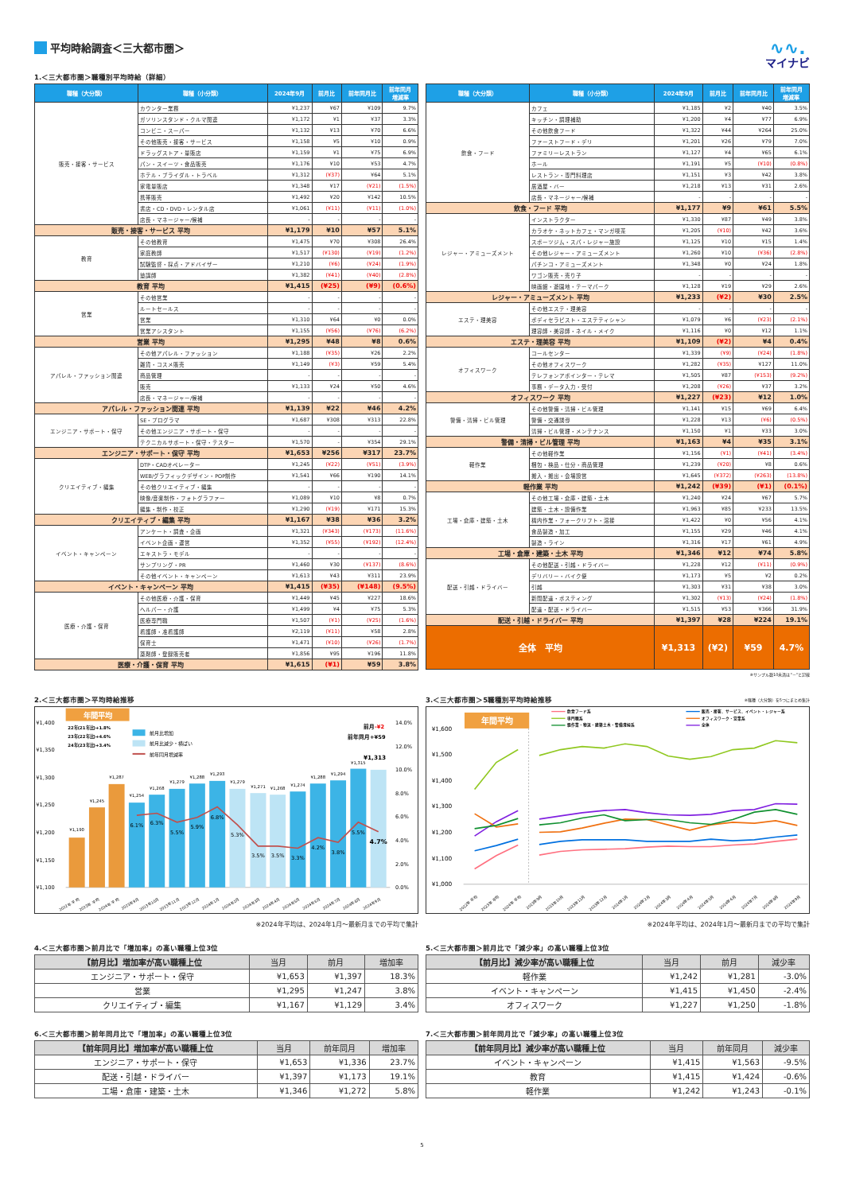平均時給調査＜三大都市圏＞
∿∿.
マイナビ
1.＜三大都市圏＞職種別平均時給（詳細）
| 職種（大分類） | 職種（小分類） | 2024年9月 | 前月比 | 前年同月比 | 前年同月 増減率 |
| --- | --- | --- | --- | --- | --- |
| 販売・接客・サービス | カウンター業務 | ¥1,237 | ¥67 | ¥109 | 9.7% |
| | ガソリンスタンド・クルマ関連 | ¥1,172 | ¥1 | ¥37 | 3.3% |
| | コンビニ・スーパー | ¥1,132 | ¥13 | ¥70 | 6.6% |
| | その他販売・接客・サービス | ¥1,158 | ¥5 | ¥10 | 0.9% |
| | ドラッグストア・量販店 | ¥1,159 | ¥1 | ¥75 | 6.9% |
| | パン・スイーツ・食品販売 | ¥1,176 | ¥10 | ¥53 | 4.7% |
| | ホテル・ブライダル・トラベル | ¥1,312 | (¥37) | ¥64 | 5.1% |
| | 家電量販店 | ¥1,348 | ¥17 | (¥21) | (1.5%) |
| | 携帯販売 | ¥1,492 | ¥20 | ¥142 | 10.5% |
| | 書店・CD・DVD・レンタル店 | ¥1,061 | (¥11) | (¥11) | (1.0%) |
| | 店長・マネージャー/候補 | - | - | - | - |
| 販売・接客・サービス 平均 | | ¥1,179 | ¥10 | ¥57 | 5.1% |
| 教育 | その他教育 | ¥1,475 | ¥70 | ¥308 | 26.4% |
| | 家庭教師 | ¥1,517 | (¥130) | (¥19) | (1.2%) |
| | 試験監督・採点・アドバイザー | ¥1,210 | (¥6) | (¥24) | (1.9%) |
| | 塾講師 | ¥1,382 | (¥41) | (¥40) | (2.8%) |
| 教育 平均 | | ¥1,415 | (¥25) | (¥9) | (0.6%) |
| 営業 | その他営業 | - | - | - | - |
| | ルートセールス | - | - | - | - |
| | 営業 | ¥1,310 | ¥64 | ¥0 | 0.0% |
| | 営業アシスタント | ¥1,155 | (¥56) | (¥76) | (6.2%) |
| 営業 平均 | | ¥1,295 | ¥48 | ¥8 | 0.6% |
| アパレル・ファッション関連 | その他アパレル・ファッション | ¥1,188 | (¥35) | ¥26 | 2.2% |
| | 雑貨・コスメ販売 | ¥1,149 | (¥3) | ¥59 | 5.4% |
| | 商品管理 | - | - | - | - |
| | 販売 | ¥1,133 | ¥24 | ¥50 | 4.6% |
| | 店長・マネージャー/候補 | - | - | - | - |
| アパレル・ファッション関連 平均 | | ¥1,139 | ¥22 | ¥46 | 4.2% |
| エンジニア・サポート・保守 | SE・プログラマ | ¥1,687 | ¥308 | ¥313 | 22.8% |
| | その他エンジニア・サポート・保守 | - | - | - | - |
| | テクニカルサポート・保守・テスター | ¥1,570 | - | ¥354 | 29.1% |
| エンジニア・サポート・保守 平均 | | ¥1,653 | ¥256 | ¥317 | 23.7% |
| クリエイティブ・編集 | DTP・CADオペレーター | ¥1,245 | (¥22) | (¥51) | (3.9%) |
| | WEB/グラフィックデザイン・POP制作 | ¥1,541 | ¥66 | ¥190 | 14.1% |
| | その他クリエイティブ・編集 | - | - | - | - |
| | 映像/音楽制作・フォトグラファー | ¥1,089 | ¥10 | ¥8 | 0.7% |
| | 編集・制作・校正 | ¥1,290 | (¥19) | ¥171 | 15.3% |
| クリエイティブ・編集 平均 | | ¥1,167 | ¥38 | ¥36 | 3.2% |
| イベント・キャンペーン | アンケート・調査・企画 | ¥1,321 | (¥343) | (¥173) | (11.6%) |
| | イベント企画・運営 | ¥1,352 | (¥55) | (¥192) | (12.4%) |
| | エキストラ・モデル | - | - | - | - |
| | サンプリング・PR | ¥1,460 | ¥30 | (¥137) | (8.6%) |
| | その他イベント・キャンペーン | ¥1,613 | ¥43 | ¥311 | 23.9% |
| イベント・キャンペーン 平均 | | ¥1,415 | (¥35) | (¥148) | (9.5%) |
| 医療・介護・保育 | その他医療・介護・保育 | ¥1,449 | ¥45 | ¥227 | 18.6% |
| | ヘルパー・介護 | ¥1,499 | ¥4 | ¥75 | 5.3% |
| | 医療専門職 | ¥1,507 | (¥1) | (¥25) | (1.6%) |
| | 看護師・准看護師 | ¥2,119 | (¥11) | ¥58 | 2.8% |
| | 保育士 | ¥1,471 | (¥10) | (¥26) | (1.7%) |
| | 薬剤師・登録販売者 | ¥1,856 | ¥95 | ¥196 | 11.8% |
| 医療・介護・保育 平均 | | ¥1,615 | (¥1) | ¥59 | 3.8% |
| 職種（大分類） | 職種（小分類） | 2024年9月 | 前月比 | 前年同月比 | 前年同月 増減率 |
| --- | --- | --- | --- | --- | --- |
| 飲食・フード | カフェ | ¥1,185 | ¥2 | ¥40 | 3.5% |
| | キッチン・調理補助 | ¥1,200 | ¥4 | ¥77 | 6.9% |
| | その他飲食フード | ¥1,322 | ¥44 | ¥264 | 25.0% |
| | ファーストフード・デリ | ¥1,201 | ¥26 | ¥79 | 7.0% |
| | ファミリーレストラン | ¥1,127 | ¥4 | ¥65 | 6.1% |
| | ホール | ¥1,191 | ¥5 | (¥10) | (0.8%) |
| | レストラン・専門料理店 | ¥1,151 | ¥3 | ¥42 | 3.8% |
| | 居酒屋・バー | ¥1,218 | ¥13 | ¥31 | 2.6% |
| | 店長・マネージャー/候補 | - | - | - | - |
| 飲食・フード 平均 | | ¥1,177 | ¥9 | ¥61 | 5.5% |
| レジャー・アミューズメント | インストラクター | ¥1,330 | ¥87 | ¥49 | 3.8% |
| | カラオケ・ネットカフェ・マンガ喫茶 | ¥1,205 | (¥10) | ¥42 | 3.6% |
| | スポーツジム・スパ・レジャー施設 | ¥1,125 | ¥10 | ¥15 | 1.4% |
| | その他レジャー・アミューズメント | ¥1,260 | ¥10 | (¥36) | (2.8%) |
| | パチンコ・アミューズメント | ¥1,348 | ¥0 | ¥24 | 1.8% |
| | ワゴン販売・売り子 | - | - | - | - |
| | 映画館・遊園地・テーマパーク | ¥1,128 | ¥19 | ¥29 | 2.6% |
| レジャー・アミューズメント 平均 | | ¥1,233 | (¥2) | ¥30 | 2.5% |
| エステ・理美容 | その他エステ・理美容 | - | - | - | - |
| | ボディセラピスト・エステティシャン | ¥1,079 | ¥6 | (¥23) | (2.1%) |
| | 理容師・美容師・ネイル・メイク | ¥1,116 | ¥0 | ¥12 | 1.1% |
| エステ・理美容 平均 | | ¥1,109 | (¥2) | ¥4 | 0.4% |
| オフィスワーク | コールセンター | ¥1,339 | (¥9) | (¥24) | (1.8%) |
| | その他オフィスワーク | ¥1,282 | (¥35) | ¥127 | 11.0% |
| | テレフォンアポインター・テレマ | ¥1,505 | ¥87 | (¥153) | (9.2%) |
| | 事務・データ入力・受付 | ¥1,208 | (¥26) | ¥37 | 3.2% |
| オフィスワーク 平均 | | ¥1,227 | (¥23) | ¥12 | 1.0% |
| 警備・清掃・ビル管理 | その他警備・清掃・ビル管理 | ¥1,141 | ¥15 | ¥69 | 6.4% |
| | 警備・交通誘導 | ¥1,228 | ¥13 | (¥6) | (0.5%) |
| | 清掃・ビル管理・メンテナンス | ¥1,150 | ¥1 | ¥33 | 3.0% |
| 警備・清掃・ビル管理 平均 | | ¥1,163 | ¥4 | ¥35 | 3.1% |
| 軽作業 | その他軽作業 | ¥1,156 | (¥1) | (¥41) | (3.4%) |
| | 梱包・検品・仕分・商品管理 | ¥1,239 | (¥20) | ¥8 | 0.6% |
| | 搬入・搬出・会場設営 | ¥1,645 | (¥372) | (¥263) | (13.8%) |
| 軽作業 平均 | | ¥1,242 | (¥39) | (¥1) | (0.1%) |
| 工場・倉庫・建築・土木 | その他工場・倉庫・建築・土木 | ¥1,240 | ¥24 | ¥67 | 5.7% |
| | 建築・土木・設備作業 | ¥1,963 | ¥85 | ¥233 | 13.5% |
| | 構内作業・フォークリフト・溶接 | ¥1,422 | ¥0 | ¥56 | 4.1% |
| | 食品製造・加工 | ¥1,155 | ¥29 | ¥46 | 4.1% |
| | 製造・ライン | ¥1,316 | ¥17 | ¥61 | 4.9% |
| 工場・倉庫・建築・土木 平均 | | ¥1,346 | ¥12 | ¥74 | 5.8% |
| 配送・引越・ドライバー | その他配送・引越・ドライバー | ¥1,228 | ¥12 | (¥11) | (0.9%) |
| | デリバリー・バイク便 | ¥1,173 | ¥5 | ¥2 | 0.2% |
| | 引越 | ¥1,303 | ¥31 | ¥38 | 3.0% |
| | 新聞配達・ポスティング | ¥1,302 | (¥13) | (¥24) | (1.8%) |
| | 配達・配送・ドライバー | ¥1,515 | ¥53 | ¥366 | 31.9% |
| 配送・引越・ドライバー 平均 | | ¥1,397 | ¥28 | ¥224 | 19.1% |
| 全体 平均 | | ¥1,313 | (¥2) | ¥59 | 4.7% |
※サンプル数10未満は"－"と記載
2.＜三大都市圏＞平均時給推移
年間平均
¥1,400
¥1,350
¥1,300
¥1,250
¥1,200
¥1,150
¥1,100
14.0%
12.0%
10.0%
8.0%
6.0%
4.0%
2.0%
0.0%
22年(21年比)+1.8%
23年(22年比)+4.6%
24年(23年比)+3.4%
前月比増加
前月比減少・横ばい
前年同月増減率
前月-¥2
前年同月+¥59
¥1,190
¥1,245
¥1,287
¥1,254
¥1,268
¥1,279
¥1,288
¥1,293
¥1,279
¥1,271
¥1,268
¥1,274
¥1,288
¥1,294
¥1,315
¥1,313
6.1%
6.3%
5.5%
5.9%
6.8%
5.3%
3.5%
3.5%
3.3%
4.2%
3.8%
5.5%
4.7%
2022年 平均
2023年 平均
2024年 平均
2023年9月
2023年10月
2023年11月
2023年12月
2024年1月
2024年2月
2024年3月
2024年4月
2024年5月
2024年6月
2024年7月
2024年8月
2024年9月
※2024年平均は、2024年1月～最新月までの平均で集計
3.＜三大都市圏＞5職種別平均時給推移 ※職種（大分類）を5つにまとめ集計
年間平均
飲食フード系
専門職系
軽作業・物流・建築土木・警備清掃系
販売・接客、サービス、イベント・レジャー系
オフィスワーク・営業系
全体
¥1,600
¥1,500
¥1,400
¥1,300
¥1,200
¥1,100
¥1,000
2022年 平均
2023年 平均
2024年 平均
2023年9月
2023年10月
2023年11月
2023年12月
2024年1月
2024年2月
2024年3月
2024年4月
2024年5月
2024年6月
2024年7月
2024年8月
2024年9月
※2024年平均は、2024年1月～最新月までの平均で集計
4.＜三大都市圏＞前月比で「増加率」の高い職種上位3位
| 【前月比】増加率が高い職種上位 | 当月 | 前月 | 増加率 |
| --- | --- | --- | --- |
| エンジニア・サポート・保守 | ¥1,653 | ¥1,397 | 18.3% |
| 営業 | ¥1,295 | ¥1,247 | 3.8% |
| クリエイティブ・編集 | ¥1,167 | ¥1,129 | 3.4% |
5.＜三大都市圏＞前月比で「減少率」の高い職種上位3位
| 【前月比】減少率が高い職種上位 | 当月 | 前月 | 減少率 |
| --- | --- | --- | --- |
| 軽作業 | ¥1,242 | ¥1,281 | -3.0% |
| イベント・キャンペーン | ¥1,415 | ¥1,450 | -2.4% |
| オフィスワーク | ¥1,227 | ¥1,250 | -1.8% |
6.＜三大都市圏＞前年同月比で「増加率」の高い職種上位3位
| 【前年同月比】増加率が高い職種上位 | 当月 | 前年同月 | 増加率 |
| --- | --- | --- | --- |
| エンジニア・サポート・保守 | ¥1,653 | ¥1,336 | 23.7% |
| 配送・引越・ドライバー | ¥1,397 | ¥1,173 | 19.1% |
| 工場・倉庫・建築・土木 | ¥1,346 | ¥1,272 | 5.8% |
7.＜三大都市圏＞前年同月比で「減少率」の高い職種上位3位
| 【前年同月比】減少率が高い職種上位 | 当月 | 前年同月 | 減少率 |
| --- | --- | --- | --- |
| イベント・キャンペーン | ¥1,415 | ¥1,563 | -9.5% |
| 教育 | ¥1,415 | ¥1,424 | -0.6% |
| 軽作業 | ¥1,242 | ¥1,243 | -0.1% |
5